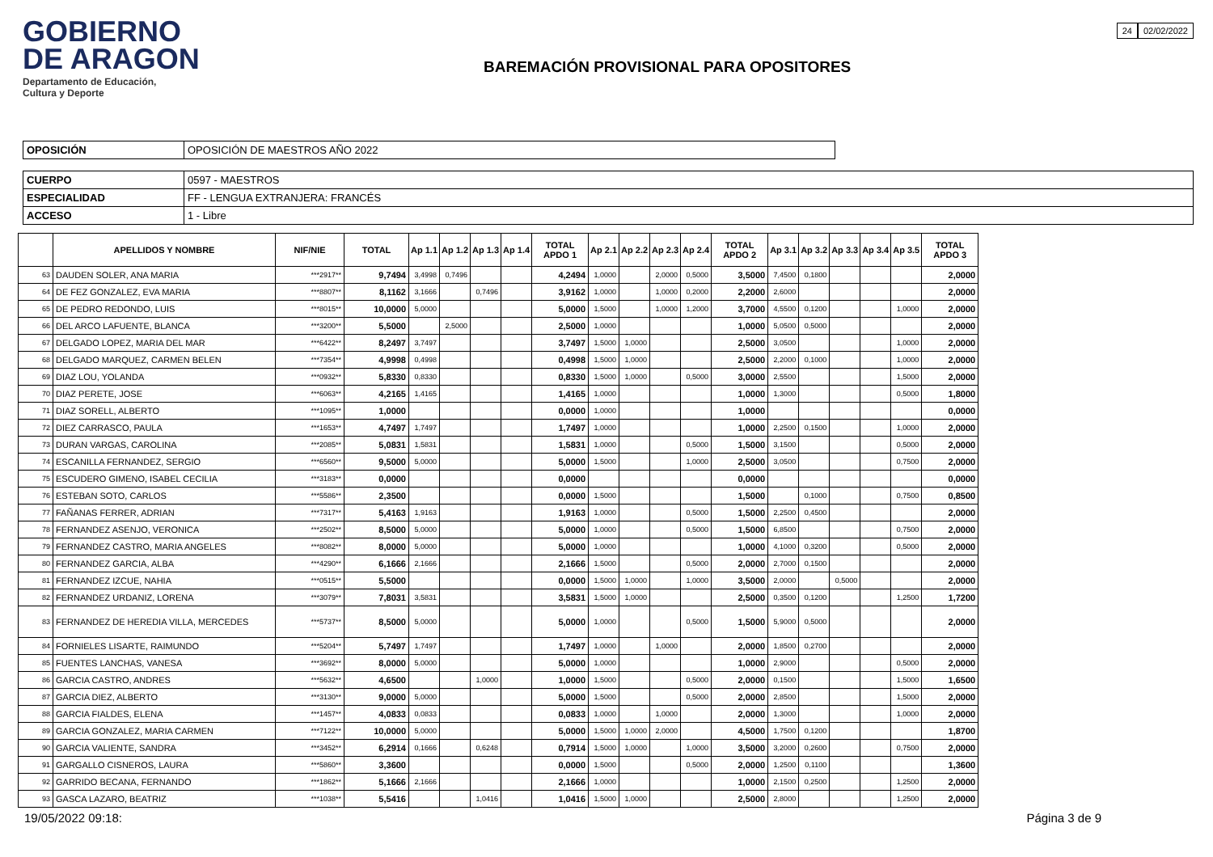GOBIERNO
DE ARAGON
Departamento de Educación,
Cultura y Deporte
BAREMACIÓN PROVISIONAL PARA OPOSITORES
24 02/02/2022
| OPOSICIÓN | OPOSICIÓN DE MAESTROS AÑO 2022 |
| CUERPO | 0597 - MAESTROS |
| ESPECIALIDAD | FF - LENGUA EXTRANJERA: FRANCÉS |
| ACCESO | 1 - Libre |
| | APELLIDOS Y NOMBRE | NIF/NIE | TOTAL | Ap 1.1 | Ap 1.2 | Ap 1.3 | Ap 1.4 | TOTAL APDO 1 | Ap 2.1 | Ap 2.2 | Ap 2.3 | Ap 2.4 | TOTAL APDO 2 | Ap 3.1 | Ap 3.2 | Ap 3.3 | Ap 3.4 | Ap 3.5 | TOTAL APDO 3 |
| --- | --- | --- | --- | --- | --- | --- | --- | --- | --- | --- | --- | --- | --- | --- | --- | --- | --- | --- | --- |
| 63 | DAUDEN SOLER, ANA MARIA | ***2917** | 9,7494 | 3,4998 | 0,7496 | | | 4,2494 | 1,0000 | | 2,0000 | 0,5000 | 3,5000 | 7,4500 | 0,1800 | | | | 2,0000 |
| 64 | DE FEZ GONZALEZ, EVA MARIA | ***8807** | 8,1162 | 3,1666 | | 0,7496 | | 3,9162 | 1,0000 | | 1,0000 | 0,2000 | 2,2000 | 2,6000 | | | | | 2,0000 |
| 65 | DE PEDRO REDONDO, LUIS | ***8015** | 10,0000 | 5,0000 | | | | 5,0000 | 1,5000 | | 1,0000 | 1,2000 | 3,7000 | 4,5500 | 0,1200 | | | 1,0000 | 2,0000 |
| 66 | DEL ARCO LAFUENTE, BLANCA | ***3200** | 5,5000 | | 2,5000 | | | 2,5000 | 1,0000 | | | | 1,0000 | 5,0500 | 0,5000 | | | | 2,0000 |
| 67 | DELGADO LOPEZ, MARIA DEL MAR | ***6422** | 8,2497 | 3,7497 | | | | 3,7497 | 1,5000 | 1,0000 | | | 2,5000 | 3,0500 | | | | 1,0000 | 2,0000 |
| 68 | DELGADO MARQUEZ, CARMEN BELEN | ***7354** | 4,9998 | 0,4998 | | | | 0,4998 | 1,5000 | 1,0000 | | | 2,5000 | 2,2000 | 0,1000 | | | 1,0000 | 2,0000 |
| 69 | DIAZ LOU, YOLANDA | ***0932** | 5,8330 | 0,8330 | | | | 0,8330 | 1,5000 | 1,0000 | | 0,5000 | 3,0000 | 2,5500 | | | | 1,5000 | 2,0000 |
| 70 | DIAZ PERETE, JOSE | ***6063** | 4,2165 | 1,4165 | | | | 1,4165 | 1,0000 | | | | 1,0000 | 1,3000 | | | | 0,5000 | 1,8000 |
| 71 | DIAZ SORELL, ALBERTO | ***1095** | 1,0000 | | | | | 0,0000 | 1,0000 | | | | 1,0000 | | | | | | 0,0000 |
| 72 | DIEZ CARRASCO, PAULA | ***1653** | 4,7497 | 1,7497 | | | | 1,7497 | 1,0000 | | | | 1,0000 | 2,2500 | 0,1500 | | | 1,0000 | 2,0000 |
| 73 | DURAN VARGAS, CAROLINA | ***2085** | 5,0831 | 1,5831 | | | | 1,5831 | 1,0000 | | | 0,5000 | 1,5000 | 3,1500 | | | | 0,5000 | 2,0000 |
| 74 | ESCANILLA FERNANDEZ, SERGIO | ***6560** | 9,5000 | 5,0000 | | | | 5,0000 | 1,5000 | | | 1,0000 | 2,5000 | 3,0500 | | | | 0,7500 | 2,0000 |
| 75 | ESCUDERO GIMENO, ISABEL CECILIA | ***3183** | 0,0000 | | | | | 0,0000 | | | | | 0,0000 | | | | | | 0,0000 |
| 76 | ESTEBAN SOTO, CARLOS | ***5586** | 2,3500 | | | | | 0,0000 | 1,5000 | | | | 1,5000 | | 0,1000 | | | 0,7500 | 0,8500 |
| 77 | FAÑANAS FERRER, ADRIAN | ***7317** | 5,4163 | 1,9163 | | | | 1,9163 | 1,0000 | | | 0,5000 | 1,5000 | 2,2500 | 0,4500 | | | | 2,0000 |
| 78 | FERNANDEZ ASENJO, VERONICA | ***2502** | 8,5000 | 5,0000 | | | | 5,0000 | 1,0000 | | | 0,5000 | 1,5000 | 6,8500 | | | | 0,7500 | 2,0000 |
| 79 | FERNANDEZ CASTRO, MARIA ANGELES | ***8082** | 8,0000 | 5,0000 | | | | 5,0000 | 1,0000 | | | | 1,0000 | 4,1000 | 0,3200 | | | 0,5000 | 2,0000 |
| 80 | FERNANDEZ GARCIA, ALBA | ***4290** | 6,1666 | 2,1666 | | | | 2,1666 | 1,5000 | | | 0,5000 | 2,0000 | 2,7000 | 0,1500 | | | | 2,0000 |
| 81 | FERNANDEZ IZCUE, NAHIA | ***0515** | 5,5000 | | | | | 0,0000 | 1,5000 | 1,0000 | | 1,0000 | 3,5000 | 2,0000 | | 0,5000 | | | 2,0000 |
| 82 | FERNANDEZ URDANIZ, LORENA | ***3079** | 7,8031 | 3,5831 | | | | 3,5831 | 1,5000 | 1,0000 | | | 2,5000 | 0,3500 | 0,1200 | | | 1,2500 | 1,7200 |
| 83 | FERNANDEZ DE HEREDIA VILLA, MERCEDES | ***5737** | 8,5000 | 5,0000 | | | | 5,0000 | 1,0000 | | | 0,5000 | 1,5000 | 5,9000 | 0,5000 | | | | 2,0000 |
| 84 | FORNIELES LISARTE, RAIMUNDO | ***5204** | 5,7497 | 1,7497 | | | | 1,7497 | 1,0000 | | 1,0000 | | 2,0000 | 1,8500 | 0,2700 | | | | 2,0000 |
| 85 | FUENTES LANCHAS, VANESA | ***3692** | 8,0000 | 5,0000 | | | | 5,0000 | 1,0000 | | | | 1,0000 | 2,9000 | | | | 0,5000 | 2,0000 |
| 86 | GARCIA CASTRO, ANDRES | ***5632** | 4,6500 | | | 1,0000 | | 1,0000 | 1,5000 | | | 0,5000 | 2,0000 | 0,1500 | | | | 1,5000 | 1,6500 |
| 87 | GARCIA DIEZ, ALBERTO | ***3130** | 9,0000 | 5,0000 | | | | 5,0000 | 1,5000 | | | 0,5000 | 2,0000 | 2,8500 | | | | 1,5000 | 2,0000 |
| 88 | GARCIA FIALDES, ELENA | ***1457** | 4,0833 | 0,0833 | | | | 0,0833 | 1,0000 | | 1,0000 | | 2,0000 | 1,3000 | | | | 1,0000 | 2,0000 |
| 89 | GARCIA GONZALEZ, MARIA CARMEN | ***7122** | 10,0000 | 5,0000 | | | | 5,0000 | 1,5000 | 1,0000 | 2,0000 | | 4,5000 | 1,7500 | 0,1200 | | | | 1,8700 |
| 90 | GARCIA VALIENTE, SANDRA | ***3452** | 6,2914 | 0,1666 | | 0,6248 | | 0,7914 | 1,5000 | 1,0000 | | 1,0000 | 3,5000 | 3,2000 | 0,2600 | | | 0,7500 | 2,0000 |
| 91 | GARGALLO CISNEROS, LAURA | ***5860** | 3,3600 | | | | | 0,0000 | 1,5000 | | | 0,5000 | 2,0000 | 1,2500 | 0,1100 | | | | 1,3600 |
| 92 | GARRIDO BECANA, FERNANDO | ***1862** | 5,1666 | 2,1666 | | | | 2,1666 | 1,0000 | | | | 1,0000 | 2,1500 | 0,2500 | | | 1,2500 | 2,0000 |
| 93 | GASCA LAZARO, BEATRIZ | ***1038** | 5,5416 | | | 1,0416 | | 1,0416 | 1,5000 | 1,0000 | | | 2,5000 | 2,8000 | | | | 1,2500 | 2,0000 |
19/05/2022 09:18: Página 3 de 9